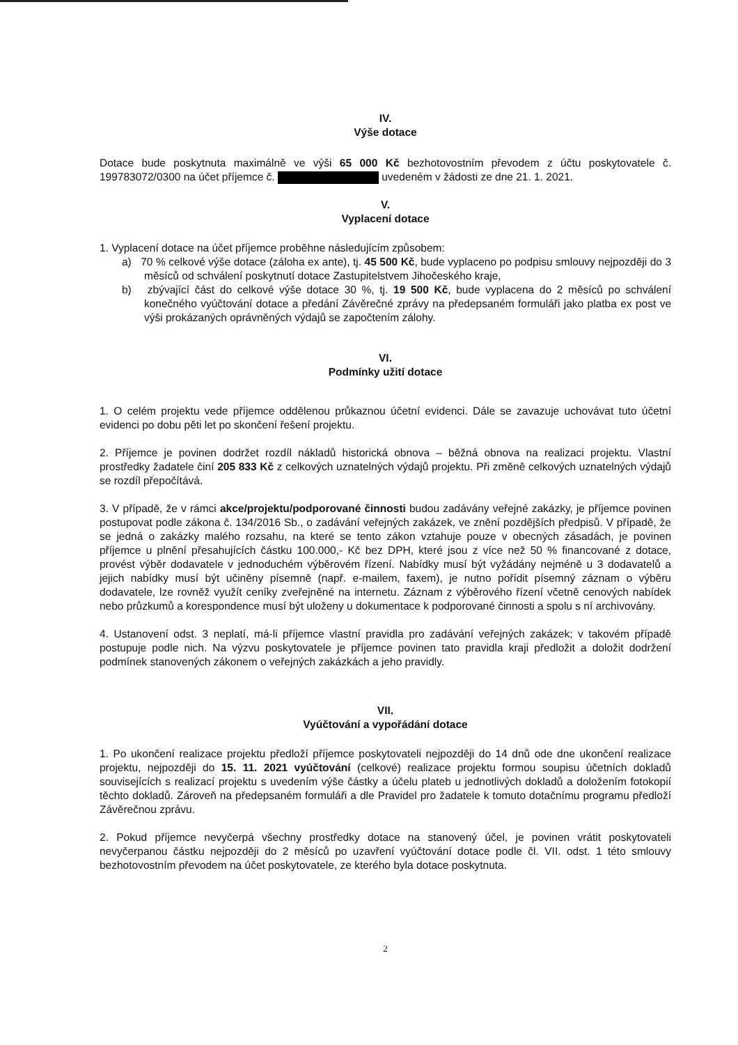IV.
Výše dotace
Dotace bude poskytnuta maximálně ve výši 65 000 Kč bezhotovostním převodem z účtu poskytovatele č. 199783072/0300 na účet příjemce č. uvedeném v žádosti ze dne 21. 1. 2021.
V.
Vyplacení dotace
1. Vyplacení dotace na účet příjemce proběhne následujícím způsobem:
a) 70 % celkové výše dotace (záloha ex ante), tj. 45 500 Kč, bude vyplaceno po podpisu smlouvy nejpozději do 3 měsíců od schválení poskytnutí dotace Zastupitelstvem Jihočeského kraje,
b) zbývající část do celkové výše dotace 30 %, tj. 19 500 Kč, bude vyplacena do 2 měsíců po schválení konečného vyúčtování dotace a předání Závěrečné zprávy na předepsaném formuláři jako platba ex post ve výši prokázaných oprávněných výdajů se započtením zálohy.
VI.
Podmínky užití dotace
1. O celém projektu vede příjemce oddělenou průkaznou účetní evidenci. Dále se zavazuje uchovávat tuto účetní evidenci po dobu pěti let po skončení řešení projektu.
2. Příjemce je povinen dodržet rozdíl nákladů historická obnova – běžná obnova na realizaci projektu. Vlastní prostředky žadatele činí 205 833 Kč z celkových uznatelných výdajů projektu. Při změně celkových uznatelných výdajů se rozdíl přepočítává.
3. V případě, že v rámci akce/projektu/podporované činnosti budou zadávány veřejné zakázky, je příjemce povinen postupovat podle zákona č. 134/2016 Sb., o zadávání veřejných zakázek, ve znění pozdějších předpisů. V případě, že se jedná o zakázky malého rozsahu, na které se tento zákon vztahuje pouze v obecných zásadách, je povinen příjemce u plnění přesahujících částku 100.000,- Kč bez DPH, které jsou z více než 50 % financované z dotace, provést výběr dodavatele v jednoduchém výběrovém řízení. Nabídky musí být vyžádány nejméně u 3 dodavatelů a jejich nabídky musí být učiněny písemně (např. e-mailem, faxem), je nutno pořídit písemný záznam o výběru dodavatele, lze rovněž využít ceníky zveřejněné na internetu. Záznam z výběrového řízení včetně cenových nabídek nebo průzkumů a korespondence musí být uloženy u dokumentace k podporované činnosti a spolu s ní archivovány.
4. Ustanovení odst. 3 neplatí, má-li příjemce vlastní pravidla pro zadávání veřejných zakázek; v takovém případě postupuje podle nich. Na výzvu poskytovatele je příjemce povinen tato pravidla kraji předložit a doložit dodržení podmínek stanovených zákonem o veřejných zakázkách a jeho pravidly.
VII.
Vyúčtování a vypořádání dotace
1. Po ukončení realizace projektu předloží příjemce poskytovateli nejpozději do 14 dnů ode dne ukončení realizace projektu, nejpozději do 15. 11. 2021 vyúčtování (celkové) realizace projektu formou soupisu účetních dokladů souvisejících s realizací projektu s uvedením výše částky a účelu plateb u jednotlivých dokladů a doložením fotokopií těchto dokladů. Zároveň na předepsaném formuláři a dle Pravidel pro žadatele k tomuto dotačnímu programu předloží Závěrečnou zprávu.
2. Pokud příjemce nevyčerpá všechny prostředky dotace na stanovený účel, je povinen vrátit poskytovateli nevyčerpanou částku nejpozději do 2 měsíců po uzavření vyúčtování dotace podle čl. VII. odst. 1 této smlouvy bezhotovostním převodem na účet poskytovatele, ze kterého byla dotace poskytnuta.
2